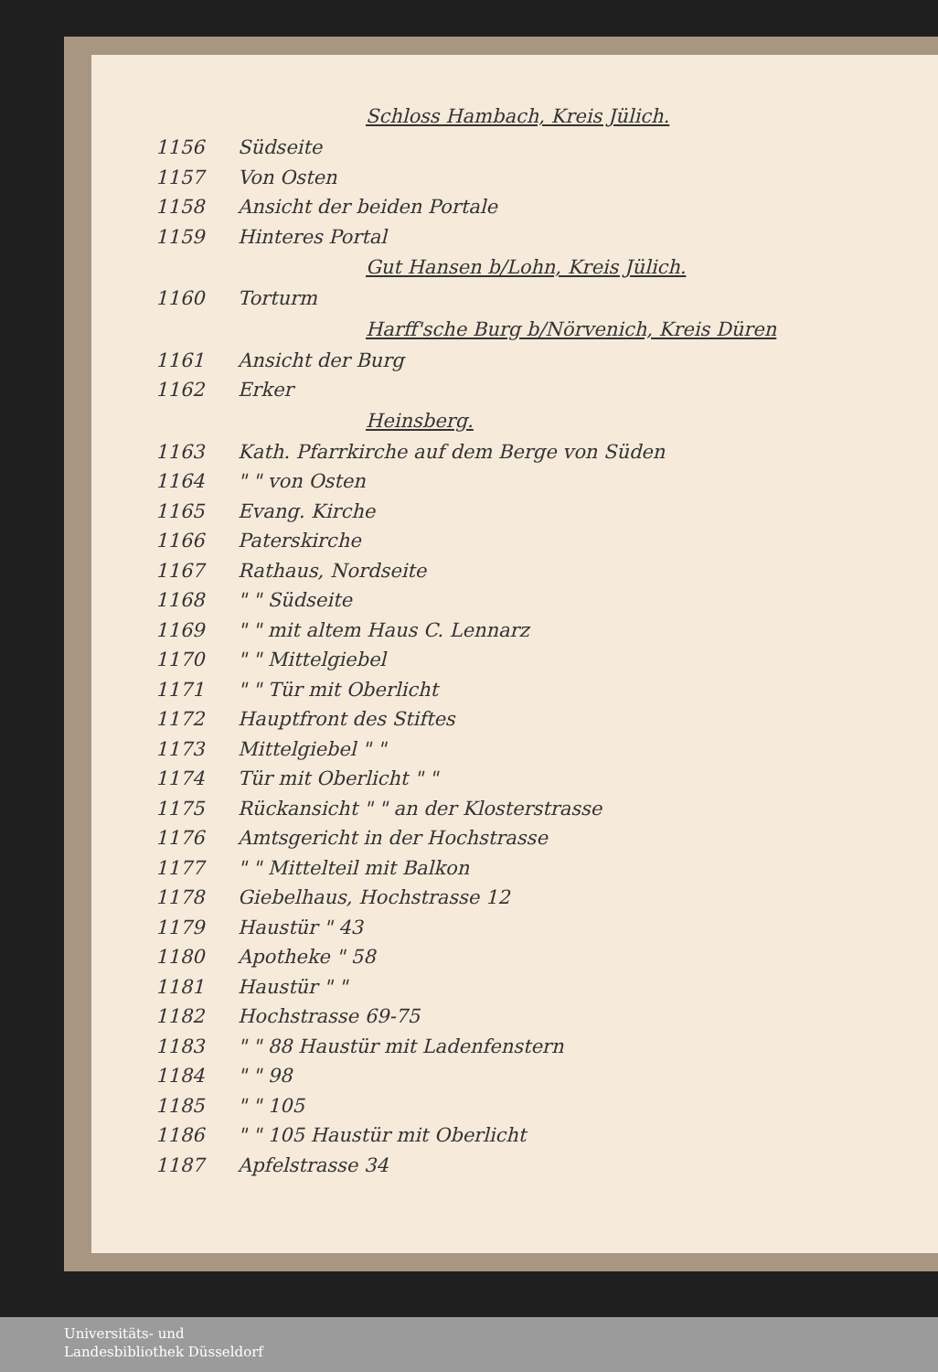Schloss Hambach, Kreis Jülich.
1156 Südseite
1157 Von Osten
1158 Ansicht der beiden Portale
1159 Hinteres Portal
Gut Hansen b/Lohn, Kreis Jülich.
1160 Torturm
Harff'sche Burg b/Nörvenich, Kreis Düren
1161 Ansicht der Burg
1162 Erker
Heinsberg.
1163 Kath. Pfarrkirche auf dem Berge von Süden
1164 " " von Osten
1165 Evang. Kirche
1166 Paterskirche
1167 Rathaus, Nordseite
1168 " " Südseite
1169 " " mit altem Haus C. Lennarz
1170 " " Mittelgiebel
1171 " " Tür mit Oberlicht
1172 Hauptfront des Stiftes
1173 Mittelgiebel " "
1174 Tür mit Oberlicht " "
1175 Rückansicht " " an der Klosterstrasse
1176 Amtsgericht in der Hochstrasse
1177 " " Mittelteil mit Balkon
1178 Giebelhaus, Hochstrasse 12
1179 Haustür " 43
1180 Apotheke " 58
1181 Haustür " "
1182 Hochstrasse 69-75
1183 " " 88 Haustür mit Ladenfenstern
1184 " " 98
1185 " " 105
1186 " " 105 Haustür mit Oberlicht
1187 Apfelstrasse 34
Universitäts- und
Landesbibliothek Düsseldorf